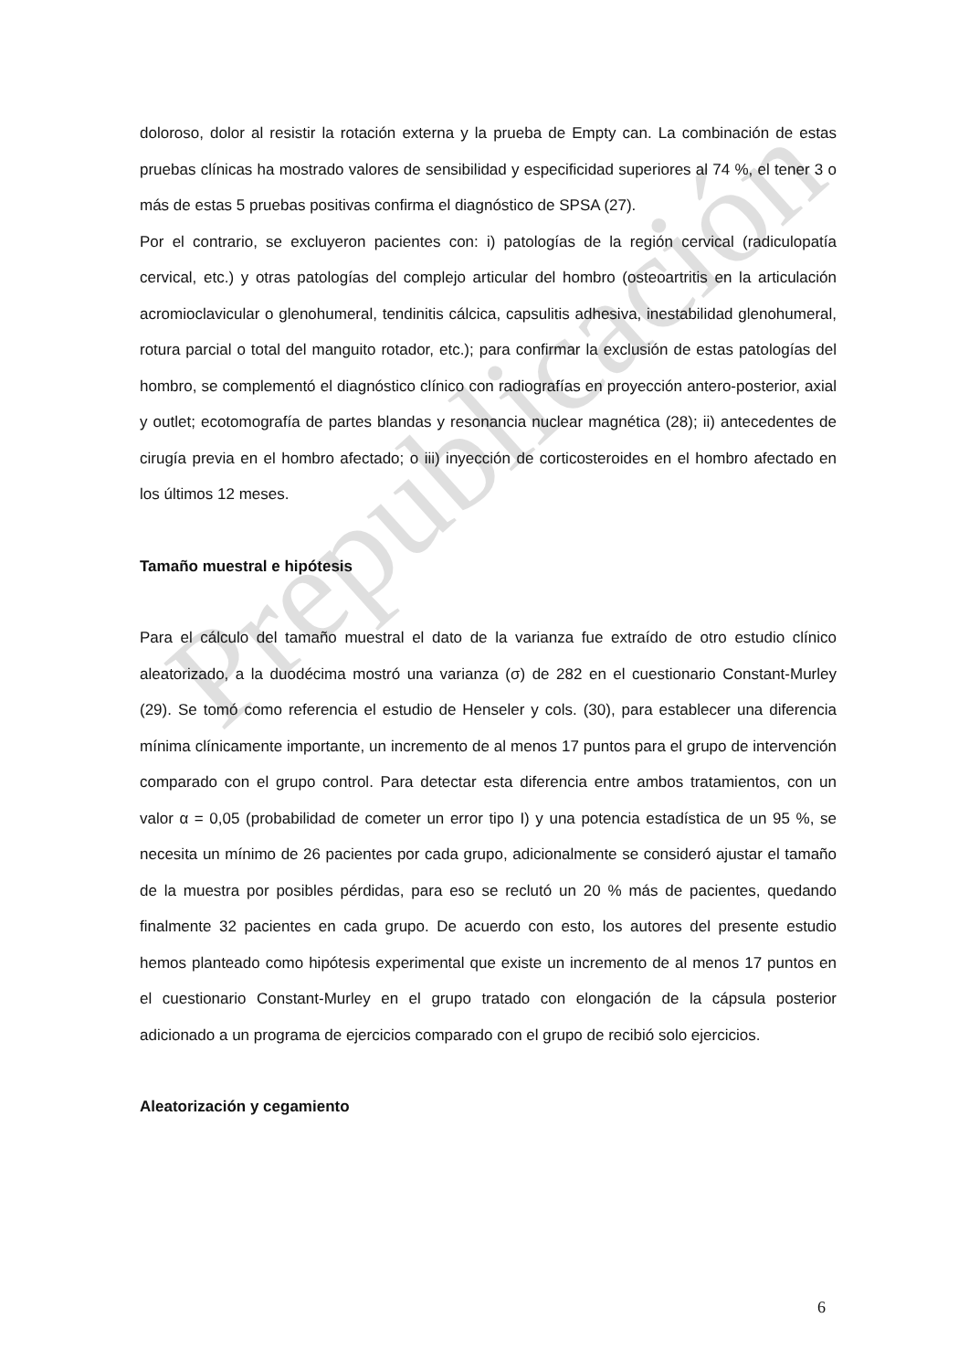Prepublicación
doloroso, dolor al resistir la rotación externa y la prueba de Empty can. La combinación de estas pruebas clínicas ha mostrado valores de sensibilidad y especificidad superiores al 74 %, el tener 3 o más de estas 5 pruebas positivas confirma el diagnóstico de SPSA (27).
Por el contrario, se excluyeron pacientes con: i) patologías de la región cervical (radiculopatía cervical, etc.) y otras patologías del complejo articular del hombro (osteoartritis en la articulación acromioclavicular o glenohumeral, tendinitis cálcica, capsulitis adhesiva, inestabilidad glenohumeral, rotura parcial o total del manguito rotador, etc.); para confirmar la exclusión de estas patologías del hombro, se complementó el diagnóstico clínico con radiografías en proyección antero-posterior, axial y outlet; ecotomografía de partes blandas y resonancia nuclear magnética (28); ii) antecedentes de cirugía previa en el hombro afectado; o iii) inyección de corticosteroides en el hombro afectado en los últimos 12 meses.
Tamaño muestral e hipótesis
Para el cálculo del tamaño muestral el dato de la varianza fue extraído de otro estudio clínico aleatorizado, a la duodécima mostró una varianza (σ) de 282 en el cuestionario Constant-Murley (29). Se tomó como referencia el estudio de Henseler y cols. (30), para establecer una diferencia mínima clínicamente importante, un incremento de al menos 17 puntos para el grupo de intervención comparado con el grupo control. Para detectar esta diferencia entre ambos tratamientos, con un valor α = 0,05 (probabilidad de cometer un error tipo I) y una potencia estadística de un 95 %, se necesita un mínimo de 26 pacientes por cada grupo, adicionalmente se consideró ajustar el tamaño de la muestra por posibles pérdidas, para eso se reclutó un 20 % más de pacientes, quedando finalmente 32 pacientes en cada grupo. De acuerdo con esto, los autores del presente estudio hemos planteado como hipótesis experimental que existe un incremento de al menos 17 puntos en el cuestionario Constant-Murley en el grupo tratado con elongación de la cápsula posterior adicionado a un programa de ejercicios comparado con el grupo de recibió solo ejercicios.
Aleatorización y cegamiento
6